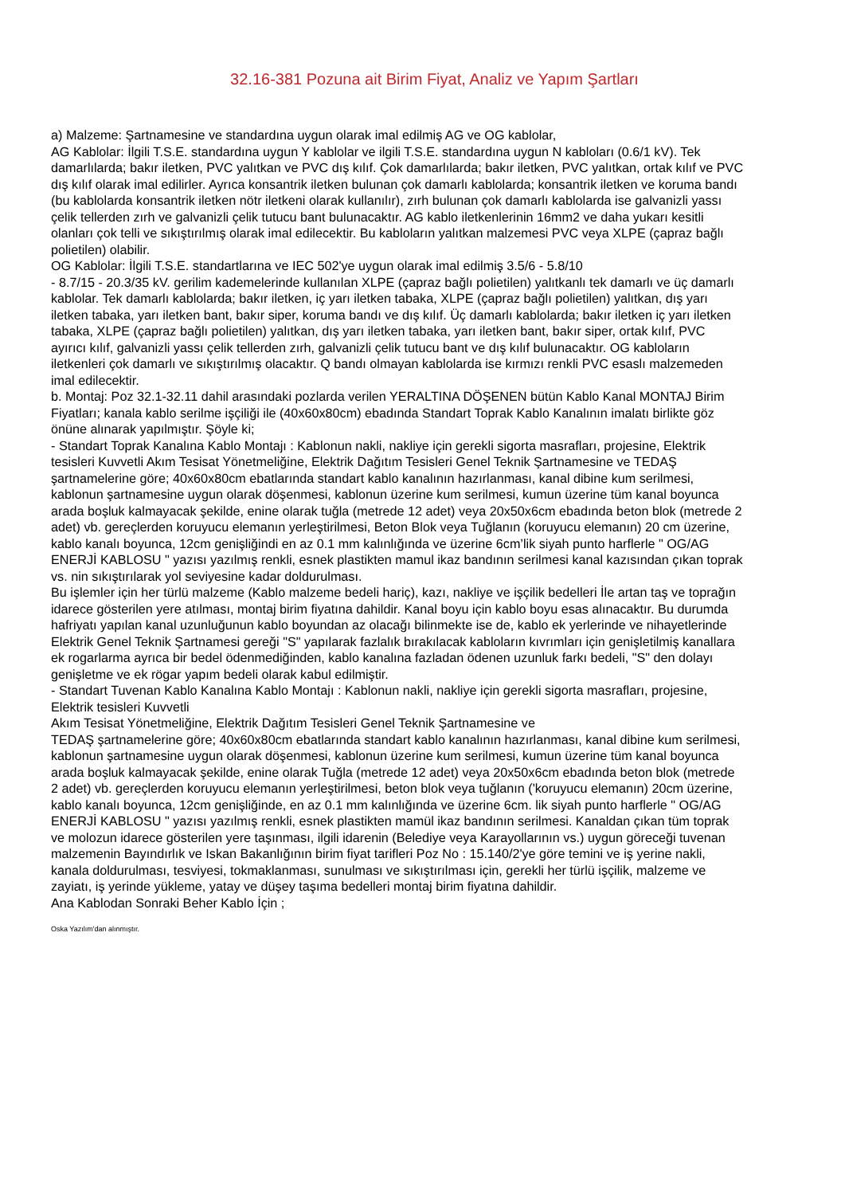32.16-381 Pozuna ait Birim Fiyat, Analiz ve Yapım Şartları
a) Malzeme: Şartnamesine ve standardına uygun olarak imal edilmiş AG ve OG kablolar,
AG Kablolar: İlgili T.S.E. standardına uygun Y kablolar ve ilgili T.S.E. standardına uygun N kabloları (0.6/1 kV). Tek damarlılarda; bakır iletken, PVC yalıtkan ve PVC dış kılıf. Çok damarlılarda; bakır iletken, PVC yalıtkan, ortak kılıf ve PVC dış kılıf olarak imal edilirler. Ayrıca konsantrik iletken bulunan çok damarlı kablolarda; konsantrik iletken ve koruma bandı (bu kablolarda konsantrik iletken nötr iletkeni olarak kullanılır), zırh bulunan çok damarlı kablolarda ise galvanizli yassı çelik tellerden zırh ve galvanizli çelik tutucu bant bulunacaktır. AG kablo iletkenlerinin 16mm2 ve daha yukarı kesitli olanları çok telli ve sıkıştırılmış olarak imal edilecektir. Bu kabloların yalıtkan malzemesi PVC veya XLPE (çapraz bağlı polietilen) olabilir.
OG Kablolar: İlgili T.S.E. standartlarına ve IEC 502'ye uygun olarak imal edilmiş 3.5/6 - 5.8/10
- 8.7/15 - 20.3/35 kV. gerilim kademelerinde kullanılan XLPE (çapraz bağlı polietilen) yalıtkanlı tek damarlı ve üç damarlı kablolar. Tek damarlı kablolarda; bakır iletken, iç yarı iletken tabaka, XLPE (çapraz bağlı polietilen) yalıtkan, dış yarı iletken tabaka, yarı iletken bant, bakır siper, koruma bandı ve dış kılıf. Üç damarlı kablolarda; bakır iletken iç yarı iletken tabaka, XLPE (çapraz bağlı polietilen) yalıtkan, dış yarı iletken tabaka, yarı iletken bant, bakır siper, ortak kılıf, PVC ayırıcı kılıf, galvanizli yassı çelik tellerden zırh, galvanizli çelik tutucu bant ve dış kılıf bulunacaktır. OG kabloların iletkenleri çok damarlı ve sıkıştırılmış olacaktır. Q bandı olmayan kablolarda ise kırmızı renkli PVC esaslı malzemeden imal edilecektir.
b. Montaj: Poz 32.1-32.11 dahil arasındaki pozlarda verilen YERALTINA DÖŞENEN bütün Kablo Kanal MONTAJ Birim Fiyatları; kanala kablo serilme işçiliği ile (40x60x80cm) ebadında Standart Toprak Kablo Kanalının imalatı birlikte göz önüne alınarak yapılmıştır. Şöyle ki;
- Standart Toprak Kanalına Kablo Montajı : Kablonun nakli, nakliye için gerekli sigorta masrafları, projesine, Elektrik tesisleri Kuvvetli Akım Tesisat Yönetmeliğine, Elektrik Dağıtım Tesisleri Genel Teknik Şartnamesine ve TEDAŞ şartnamelerine göre; 40x60x80cm ebatlarında standart kablo kanalının hazırlanması, kanal dibine kum serilmesi, kablonun şartnamesine uygun olarak döşenmesi, kablonun üzerine kum serilmesi, kumun üzerine tüm kanal boyunca arada boşluk kalmayacak şekilde, enine olarak tuğla (metrede 12 adet) veya 20x50x6cm ebadında beton blok (metrede 2 adet) vb. gereçlerden koruyucu elemanın yerleştirilmesi, Beton Blok veya Tuğlanın (koruyucu elemanın) 20 cm üzerine, kablo kanalı boyunca, 12cm genişliğindi en az 0.1 mm kalınlığında ve üzerine 6cm’lik siyah punto harflerle " OG/AG ENERJİ KABLOSU " yazısı yazılmış renkli, esnek plastikten mamul ikaz bandının serilmesi kanal kazısından çıkan toprak vs. nin sıkıştırılarak yol seviyesine kadar doldurulması.
Bu işlemler için her türlü malzeme (Kablo malzeme bedeli hariç), kazı, nakliye ve işçilik bedelleri İle artan taş ve toprağın idarece gösterilen yere atılması, montaj birim fiyatına dahildir. Kanal boyu için kablo boyu esas alınacaktır. Bu durumda hafriyatı yapılan kanal uzunluğunun kablo boyundan az olacağı bilinmekte ise de, kablo ek yerlerinde ve nihayetlerinde Elektrik Genel Teknik Şartnamesi gereği "S" yapılarak fazlalık bırakılacak kabloların kıvrımları için genişletilmiş kanallara ek rogarlarma ayrıca bir bedel ödenmediğinden, kablo kanalına fazladan ödenen uzunluk farkı bedeli, "S" den dolayı genişletme ve ek rögar yapım bedeli olarak kabul edilmiştir.
- Standart Tuvenan Kablo Kanalına Kablo Montajı : Kablonun nakli, nakliye için gerekli sigorta masrafları, projesine, Elektrik tesisleri Kuvvetli
Akım Tesisat Yönetmeliğine, Elektrik Dağıtım Tesisleri Genel Teknik Şartnamesine ve
TEDAŞ şartnamelerine göre; 40x60x80cm ebatlarında standart kablo kanalının hazırlanması, kanal dibine kum serilmesi, kablonun şartnamesine uygun olarak döşenmesi, kablonun üzerine kum serilmesi, kumun üzerine tüm kanal boyunca arada boşluk kalmayacak şekilde, enine olarak Tuğla (metrede 12 adet) veya 20x50x6cm ebadında beton blok (metrede 2 adet) vb. gereçlerden koruyucu elemanın yerleştirilmesi, beton blok veya tuğlanın ('koruyucu elemanın) 20cm üzerine, kablo kanalı boyunca, 12cm genişliğinde, en az 0.1 mm kalınlığında ve üzerine 6cm. lik siyah punto harflerle " OG/AG ENERJİ KABLOSU " yazısı yazılmış renkli, esnek plastikten mamül ikaz bandının serilmesi. Kanaldan çıkan tüm toprak ve molozun idarece gösterilen yere taşınması, ilgili idarenin (Belediye veya Karayollarının vs.) uygun göreceği tuvenan malzemenin Bayındırlık ve Iskan Bakanlığının birim fiyat tarifleri Poz No : 15.140/2'ye göre temini ve iş yerine nakli, kanala doldurulması, tesviyesi, tokmaklanması, sunulması ve sıkıştırılması için, gerekli her türlü işçilik, malzeme ve zayiatı, iş yerinde yükleme, yatay ve düşey taşıma bedelleri montaj birim fiyatına dahildir.
Ana Kablodan Sonraki Beher Kablo İçin ;
Oska Yazılım'dan alınmıştır.